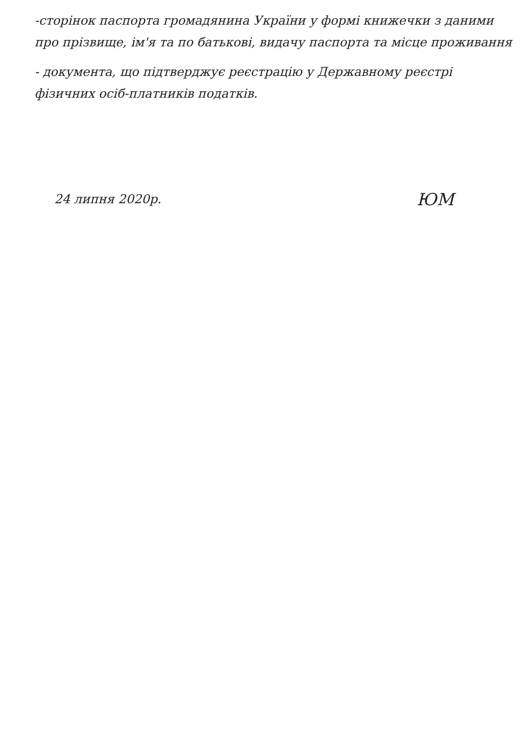-сторінок паспорта громадянина України у формі книжечки з даними про прізвище, ім'я та по батькові, видачу паспорта та місце проживання
- документа, що підтверджує реєстрацію у Державному реєстрі фізичних осіб-платників податків.
24 липня 2020р. ЮМ